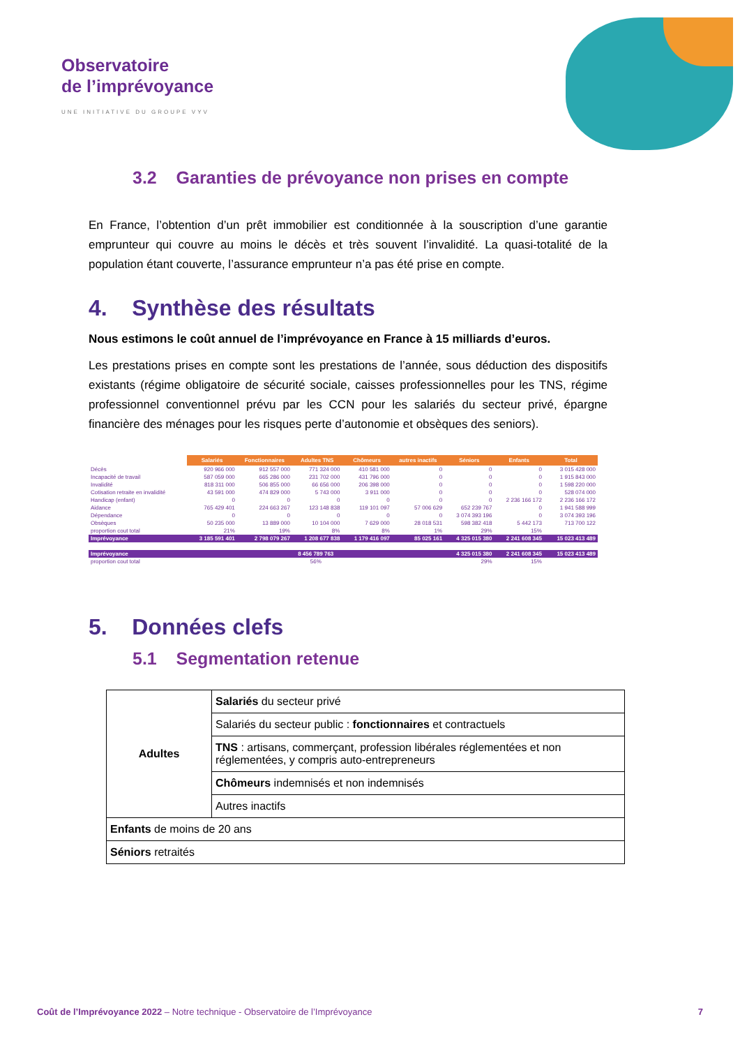Observatoire
de l’imprévoyance
UNE INITIATIVE DU GROUPE VYV
3.2 Garanties de prévoyance non prises en compte
En France, l’obtention d’un prêt immobilier est conditionnée à la souscription d’une garantie emprunteur qui couvre au moins le décès et très souvent l’invalidité. La quasi-totalité de la population étant couverte, l’assurance emprunteur n’a pas été prise en compte.
4. Synthèse des résultats
Nous estimons le coût annuel de l’imprévoyance en France à 15 milliards d’euros.
Les prestations prises en compte sont les prestations de l’année, sous déduction des dispositifs existants (régime obligatoire de sécurité sociale, caisses professionnelles pour les TNS, régime professionnel conventionnel prévu par les CCN pour les salariés du secteur privé, épargne financière des ménages pour les risques perte d’autonomie et obsèques des seniors).
| | Salariés | Fonctionnaires | Adultes TNS | Chômeurs | autres inactifs | Séniors | Enfants | Total |
| Décès | 920 966 000 | 912 557 000 | 771 324 000 | 410 581 000 | 0 | 0 | 0 | 3 015 428 000 |
| Incapacité de travail | 587 059 000 | 665 286 000 | 231 702 000 | 431 796 000 | 0 | 0 | 0 | 1 915 843 000 |
| Invalidité | 818 311 000 | 506 855 000 | 66 656 000 | 206 398 000 | 0 | 0 | 0 | 1 598 220 000 |
| Cotisation retraite en invalidité | 43 591 000 | 474 829 000 | 5 743 000 | 3 911 000 | 0 | 0 | 0 | 528 074 000 |
| Handicap (enfant) | 0 | 0 | 0 | 0 | 0 | 0 | 2 236 166 172 | 2 236 166 172 |
| Aidance | 765 429 401 | 224 663 267 | 123 148 838 | 119 101 097 | 57 006 629 | 652 239 767 | 0 | 1 941 588 999 |
| Dépendance | 0 | 0 | 0 | 0 | 0 | 3 074 393 196 | 0 | 3 074 393 196 |
| Obsèques | 50 235 000 | 13 889 000 | 10 104 000 | 7 629 000 | 28 018 531 | 598 382 418 | 5 442 173 | 713 700 122 |
| proportion cout total | 21% | 19% | 8% | 8% | 1% | 29% | 15% | |
| Imprévoyance | 3 185 591 401 | 2 798 079 267 | 1 208 677 838 | 1 179 416 097 | 85 025 161 | 4 325 015 380 | 2 241 608 345 | 15 023 413 489 |
| Imprévoyance | 8 456 789 763 | | | | | 4 325 015 380 | 2 241 608 345 | 15 023 413 489 |
| proportion cout total | 56% | | | | | 29% | 15% | |
5. Données clefs
5.1 Segmentation retenue
| Adultes | Salariés du secteur privé |
| | Salariés du secteur public : fonctionnaires et contractuels |
| | TNS : artisans, commerçant, profession libérales réglementées et non réglementées, y compris auto-entrepreneurs |
| | Chômeurs indemnisés et non indemnisés |
| | Autres inactifs |
| Enfants de moins de 20 ans | |
| Séniors retraités | |
Coût de l’Imprévoyance 2022 – Notre technique - Observatoire de l’Imprévoyance 7